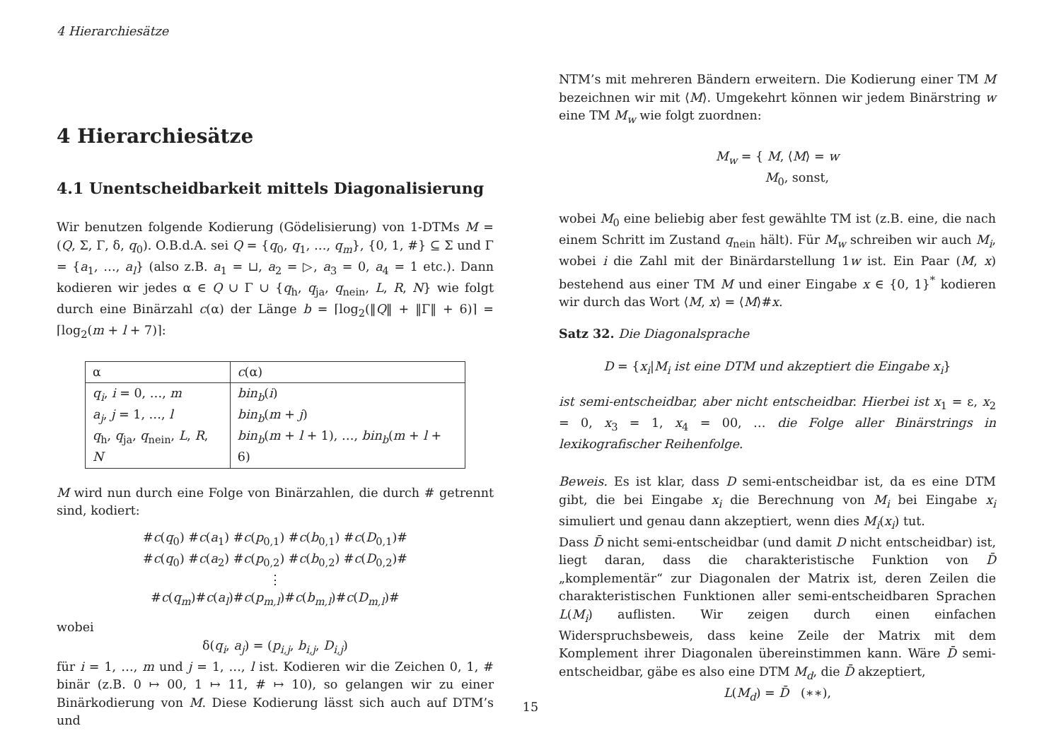4 Hierarchiesätze
4 Hierarchiesätze
4.1 Unentscheidbarkeit mittels Diagonalisierung
Wir benutzen folgende Kodierung (Gödelisierung) von 1-DTMs M = (Q, Σ, Γ, δ, q<sub>0</sub>). O.B.d.A. sei Q = {q<sub>0</sub>, q<sub>1</sub>, …, q<sub>m</sub>}, {0, 1, #} ⊆ Σ und Γ = {a<sub>1</sub>, …, a<sub>l</sub>} (also z.B. a<sub>1</sub> = ⊔, a<sub>2</sub> = ▷, a<sub>3</sub> = 0, a<sub>4</sub> = 1 etc.). Dann kodieren wir jedes α ∈ Q ∪ Γ ∪ {q<sub>h</sub>, q<sub>ja</sub>, q<sub>nein</sub>, L, R, N} wie folgt durch eine Binärzahl c(α) der Länge b = ⌈log<sub>2</sub>(‖Q‖ + ‖Γ‖ + 6)⌉ = ⌈log<sub>2</sub>(m + l + 7)⌉:
| α | c (α) |
| --- | --- |
| q<sub>i</sub> , i = 0, …, m a<sub>j</sub> , j = 1, …, l q<sub>h</sub>, q<sub>ja</sub>, q<sub>nein</sub>, L , R , N | bin<sub>b</sub> ( i ) bin<sub>b</sub> ( m + j ) bin<sub>b</sub> ( m + l + 1), …, bin<sub>b</sub> ( m + l + 6) |
M wird nun durch eine Folge von Binärzahlen, die durch # getrennt sind, kodiert:
#c(q<sub>0</sub>) #c(a<sub>1</sub>) #c(p<sub>0,1</sub>) #c(b<sub>0,1</sub>) #c(D<sub>0,1</sub>)#
#c(q<sub>0</sub>) #c(a<sub>2</sub>) #c(p<sub>0,2</sub>) #c(b<sub>0,2</sub>) #c(D<sub>0,2</sub>)#
⋮
#c(q<sub>m</sub>)#c(a<sub>l</sub>)#c(p<sub>m,l</sub>)#c(b<sub>m,l</sub>)#c(D<sub>m,l</sub>)#
wobei
δ(q<sub>i</sub>, a<sub>j</sub>) = (p<sub>i,j</sub>, b<sub>i,j</sub>, D<sub>i,j</sub>)
für i = 1, …, m und j = 1, …, l ist. Kodieren wir die Zeichen 0, 1, # binär (z.B. 0 ↦ 00, 1 ↦ 11, # ↦ 10), so gelangen wir zu einer Binärkodierung von M. Diese Kodierung lässt sich auch auf DTM’s und
NTM’s mit mehreren Bändern erweitern. Die Kodierung einer TM M bezeichnen wir mit ⟨M⟩. Umgekehrt können wir jedem Binärstring w eine TM M<sub>w</sub> wie folgt zuordnen:
M<sub>w</sub> = { M, ⟨M⟩ = w
M<sub>0</sub>, sonst,
wobei M<sub>0</sub> eine beliebig aber fest gewählte TM ist (z.B. eine, die nach einem Schritt im Zustand q<sub>nein</sub> hält). Für M<sub>w</sub> schreiben wir auch M<sub>i</sub>, wobei i die Zahl mit der Binärdarstellung 1w ist. Ein Paar (M, x) bestehend aus einer TM M und einer Eingabe x ∈ {0, 1}<sup>*</sup> kodieren wir durch das Wort ⟨M, x⟩ = ⟨M⟩#x.
Satz 32. Die Diagonalsprache
D = {x<sub>i</sub>|M<sub>i</sub> ist eine DTM und akzeptiert die Eingabe x<sub>i</sub>}
ist semi-entscheidbar, aber nicht entscheidbar. Hierbei ist x<sub>1</sub> = ε, x<sub>2</sub> = 0, x<sub>3</sub> = 1, x<sub>4</sub> = 00, … die Folge aller Binärstrings in lexikografischer Reihenfolge.
Beweis. Es ist klar, dass D semi-entscheidbar ist, da es eine DTM gibt, die bei Eingabe x<sub>i</sub> die Berechnung von M<sub>i</sub> bei Eingabe x<sub>i</sub> simuliert und genau dann akzeptiert, wenn dies M<sub>i</sub>(x<sub>i</sub>) tut.
Dass D̄ nicht semi-entscheidbar (und damit D nicht entscheidbar) ist, liegt daran, dass die charakteristische Funktion von D̄ „komplementär“ zur Diagonalen der Matrix ist, deren Zeilen die charakteristischen Funktionen aller semi-entscheidbaren Sprachen L(M<sub>i</sub>) auflisten. Wir zeigen durch einen einfachen Widerspruchsbeweis, dass keine Zeile der Matrix mit dem Komplement ihrer Diagonalen übereinstimmen kann. Wäre D̄ semi-entscheidbar, gäbe es also eine DTM M<sub>d</sub>, die D̄ akzeptiert,
L(M<sub>d</sub>) = D̄ (∗∗),
15